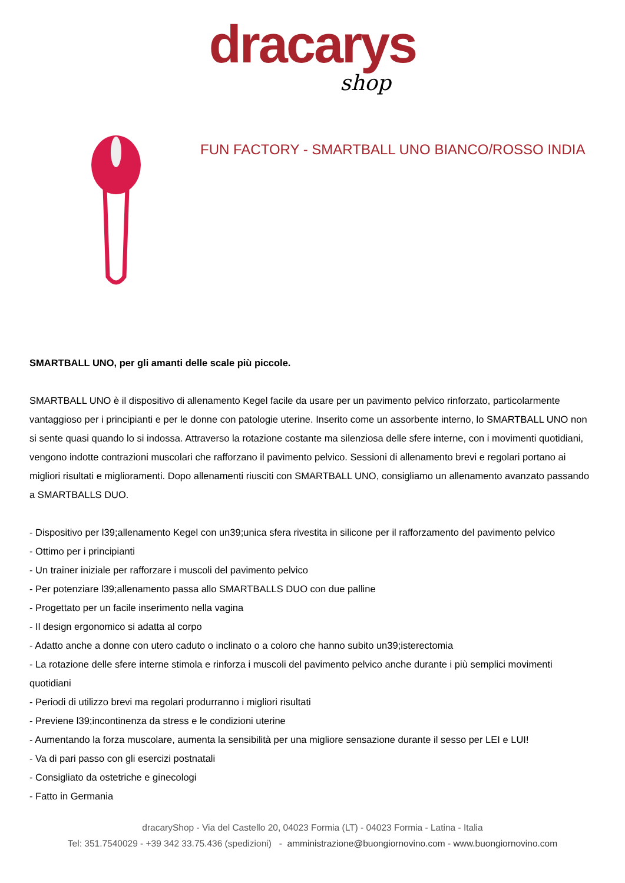dracarys
shop
FUN FACTORY - SMARTBALL UNO BIANCO/ROSSO INDIA
SMARTBALL UNO, per gli amanti delle scale più piccole.
SMARTBALL UNO è il dispositivo di allenamento Kegel facile da usare per un pavimento pelvico rinforzato, particolarmente vantaggioso per i principianti e per le donne con patologie uterine. Inserito come un assorbente interno, lo SMARTBALL UNO non si sente quasi quando lo si indossa. Attraverso la rotazione costante ma silenziosa delle sfere interne, con i movimenti quotidiani, vengono indotte contrazioni muscolari che rafforzano il pavimento pelvico. Sessioni di allenamento brevi e regolari portano ai migliori risultati e miglioramenti. Dopo allenamenti riusciti con SMARTBALL UNO, consigliamo un allenamento avanzato passando a SMARTBALLS DUO.
- Dispositivo per l39;allenamento Kegel con un39;unica sfera rivestita in silicone per il rafforzamento del pavimento pelvico
- Ottimo per i principianti
- Un trainer iniziale per rafforzare i muscoli del pavimento pelvico
- Per potenziare l39;allenamento passa allo SMARTBALLS DUO con due palline
- Progettato per un facile inserimento nella vagina
- Il design ergonomico si adatta al corpo
- Adatto anche a donne con utero caduto o inclinato o a coloro che hanno subito un39;isterectomia
- La rotazione delle sfere interne stimola e rinforza i muscoli del pavimento pelvico anche durante i più semplici movimenti quotidiani
- Periodi di utilizzo brevi ma regolari produrranno i migliori risultati
- Previene l39;incontinenza da stress e le condizioni uterine
- Aumentando la forza muscolare, aumenta la sensibilità per una migliore sensazione durante il sesso per LEI e LUI!
- Va di pari passo con gli esercizi postnatali
- Consigliato da ostetriche e ginecologi
- Fatto in Germania
dracaryShop - Via del Castello 20, 04023 Formia (LT) - 04023 Formia - Latina - Italia
Tel: 351.7540029 - +39 342 33.75.436 (spedizioni) - amministrazione@buongiornovino.com - www.buongiornovino.com